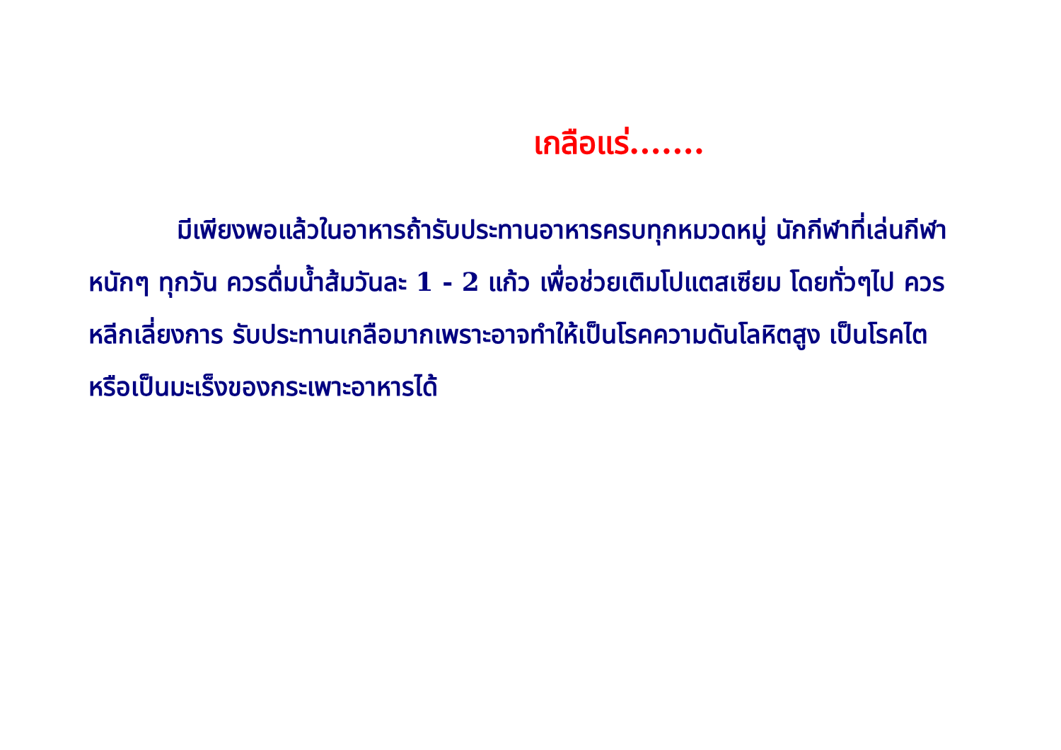เกลือแร่.......
มีเพียงพอแล้วในอาหารถ้ารับประทานอาหารครบทุกหมวดหมู่ นักกีฬาที่เล่นกีฬาหนักๆ ทุกวัน ควรดื่มน้ำส้มวันละ 1 - 2 แก้ว เพื่อช่วยเติมโปแตสเซียม โดยทั่วๆไป ควรหลีกเลี่ยงการ รับประทานเกลือมากเพราะอาจทำให้เป็นโรคความดันโลหิตสูง เป็นโรคไต หรือเป็นมะเร็งของกระเพาะอาหารได้